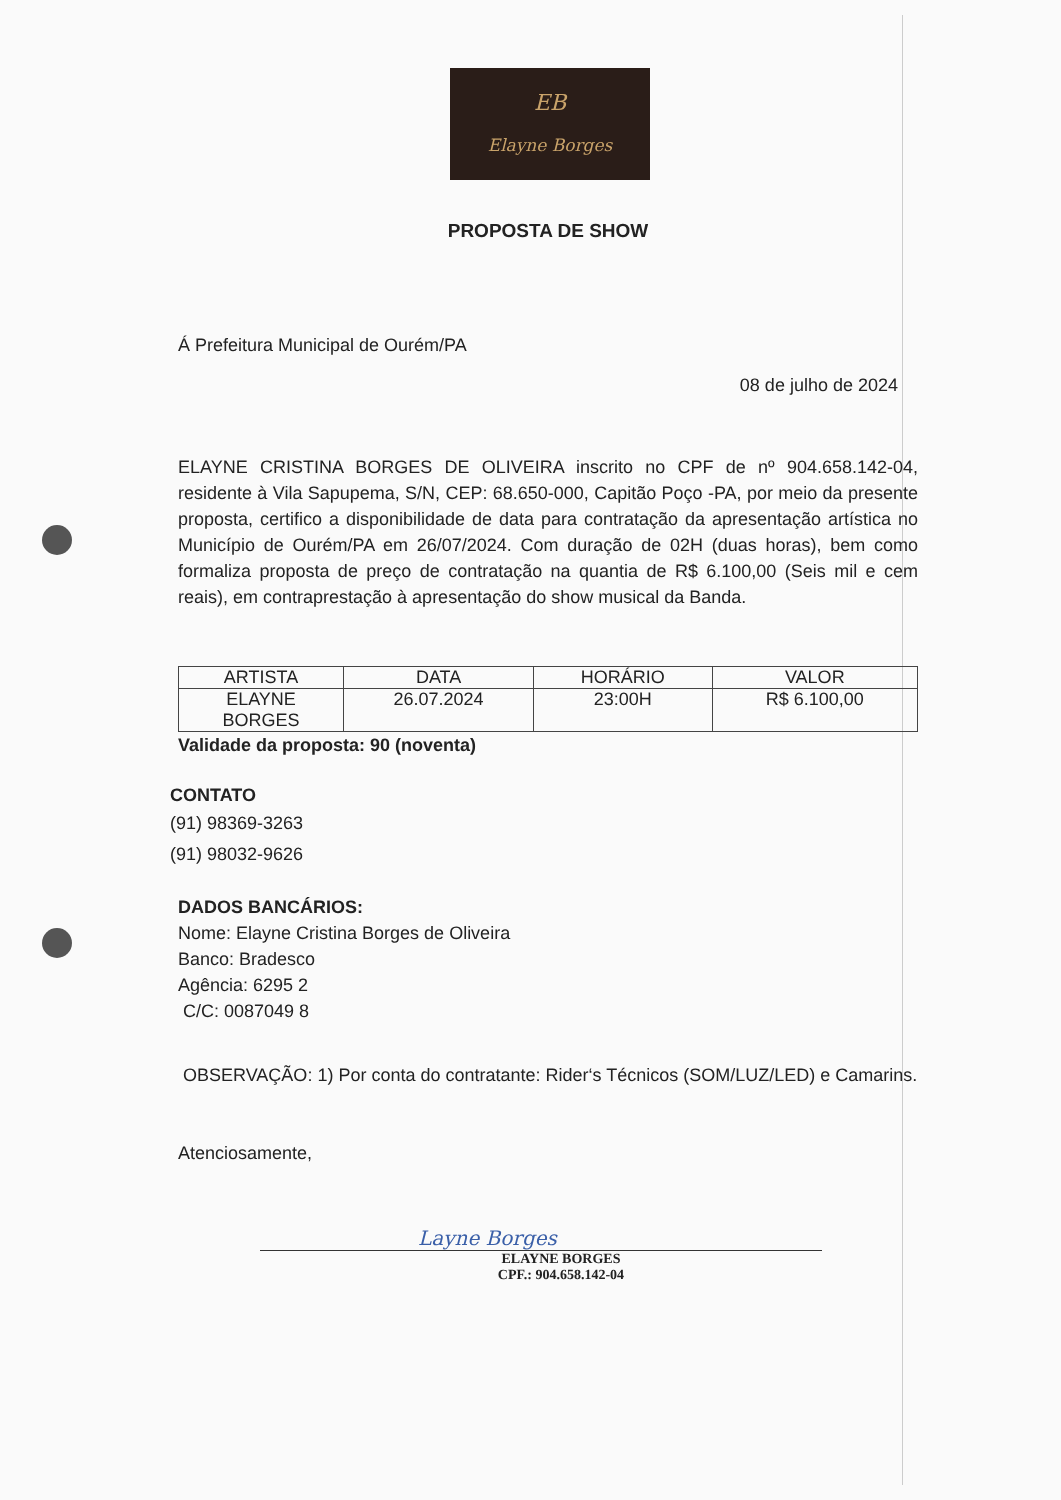EB
Elayne Borges
PROPOSTA DE SHOW
Á Prefeitura Municipal de Ourém/PA
08 de julho de 2024
ELAYNE CRISTINA BORGES DE OLIVEIRA inscrito no CPF de nº 904.658.142-04, residente à Vila Sapupema, S/N, CEP: 68.650-000, Capitão Poço -PA, por meio da presente proposta, certifico a disponibilidade de data para contratação da apresentação artística no Município de Ourém/PA em 26/07/2024. Com duração de 02H (duas horas), bem como formaliza proposta de preço de contratação na quantia de R$ 6.100,00 (Seis mil e cem reais), em contraprestação à apresentação do show musical da Banda.
| ARTISTA | DATA | HORÁRIO | VALOR |
| --- | --- | --- | --- |
| ELAYNE BORGES | 26.07.2024 | 23:00H | R$ 6.100,00 |
Validade da proposta: 90 (noventa)
CONTATO
(91) 98369-3263
(91) 98032-9626
DADOS BANCÁRIOS:
Nome: Elayne Cristina Borges de Oliveira
Banco: Bradesco
Agência: 6295 2
C/C: 0087049 8
OBSERVAÇÃO: 1) Por conta do contratante: Rider‘s Técnicos (SOM/LUZ/LED) e Camarins.
Atenciosamente,
Layne Borges
ELAYNE BORGES
CPF.: 904.658.142-04